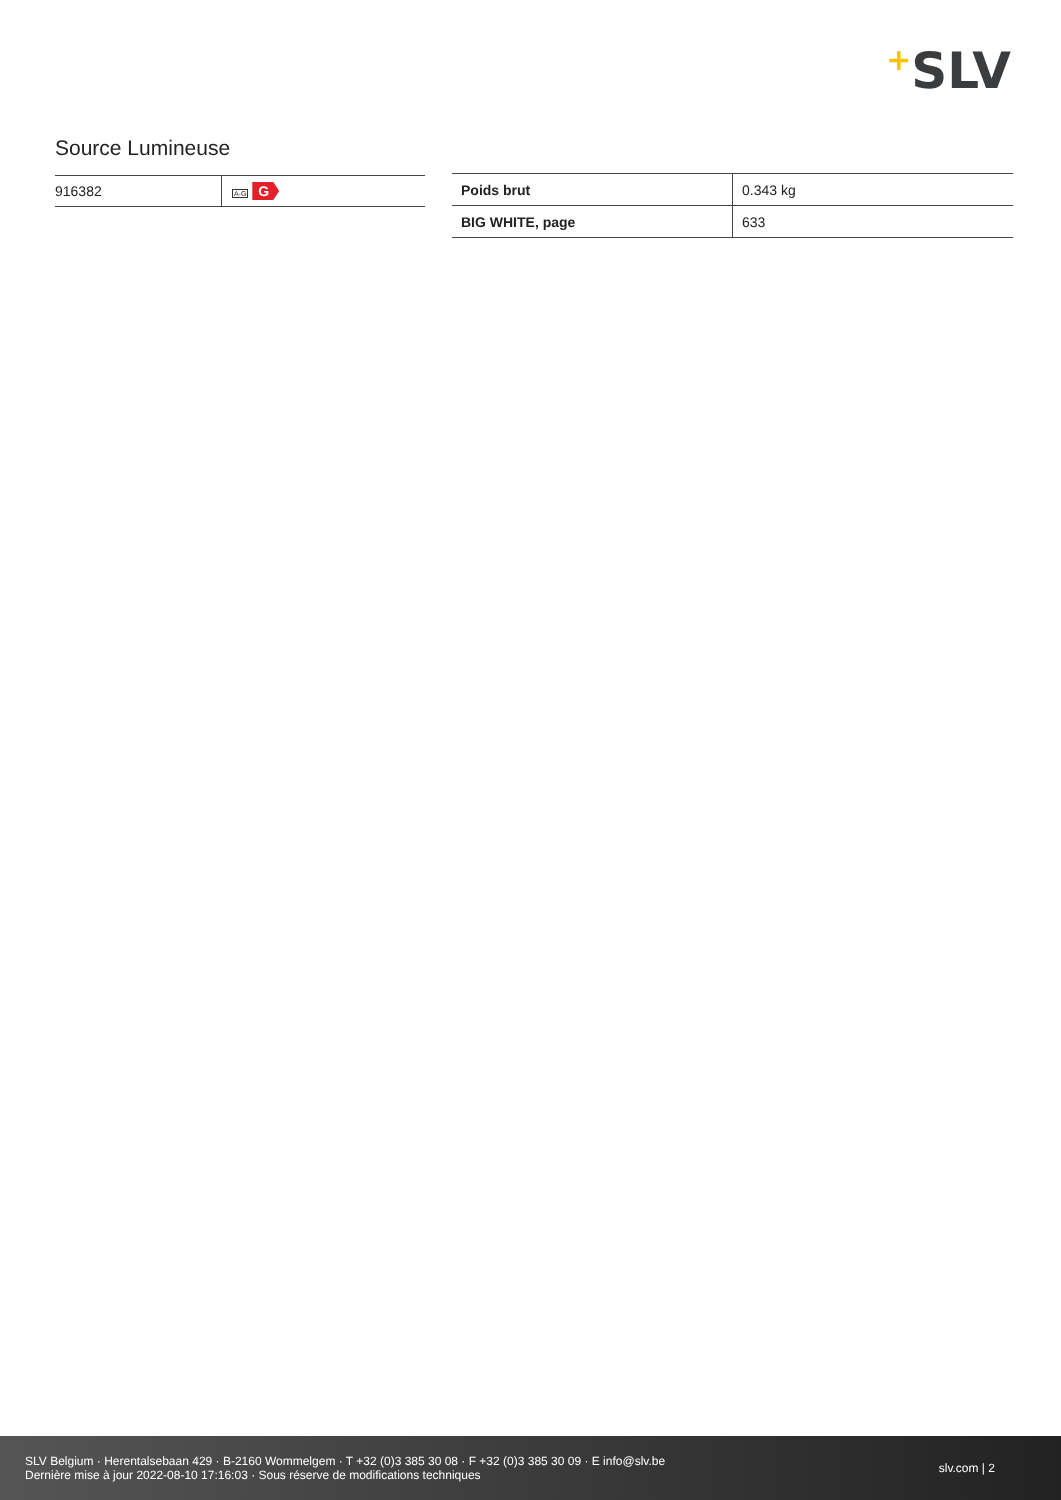+SLV
Source Lumineuse
| 916382 | A-G G |
| Poids brut | 0.343 kg |
| BIG WHITE, page | 633 |
SLV Belgium · Herentalsebaan 429 · B-2160 Wommelgem · T +32 (0)3 385 30 08 · F +32 (0)3 385 30 09 · E info@slv.be
Dernière mise à jour 2022-08-10 17:16:03 · Sous réserve de modifications techniques
slv.com | 2